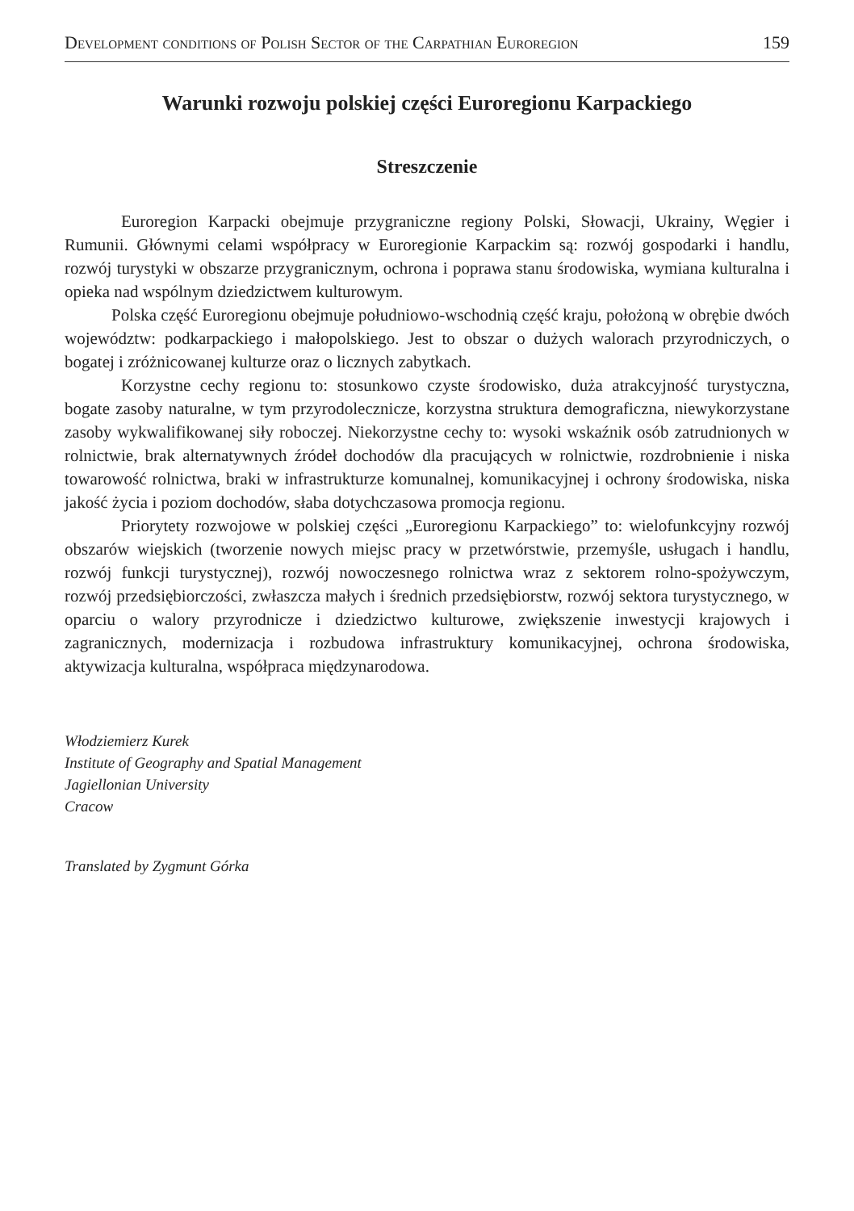Development conditions of Polish Sector of the Carpathian Euroregion 159
Warunki rozwoju polskiej części Euroregionu Karpackiego
Streszczenie
Euroregion Karpacki obejmuje przygraniczne regiony Polski, Słowacji, Ukrainy, Węgier i Rumunii. Głównymi celami współpracy w Euroregionie Karpackim są: rozwój gospodarki i handlu, rozwój turystyki w obszarze przygranicznym, ochrona i poprawa stanu środowiska, wymiana kulturalna i opieka nad wspólnym dziedzictwem kulturowym.
Polska część Euroregionu obejmuje południowo-wschodnią część kraju, położoną w obrębie dwóch województw: podkarpackiego i małopolskiego. Jest to obszar o dużych walorach przyrodniczych, o bogatej i zróżnicowanej kulturze oraz o licznych zabytkach.
Korzystne cechy regionu to: stosunkowo czyste środowisko, duża atrakcyjność turystyczna, bogate zasoby naturalne, w tym przyrodolecznicze, korzystna struktura demograficzna, niewykorzystane zasoby wykwalifikowanej siły roboczej. Niekorzystne cechy to: wysoki wskaźnik osób zatrudnionych w rolnictwie, brak alternatywnych źródeł dochodów dla pracujących w rolnictwie, rozdrobnienie i niska towarowość rolnictwa, braki w infrastrukturze komunalnej, komunikacyjnej i ochrony środowiska, niska jakość życia i poziom dochodów, słaba dotychczasowa promocja regionu.
Priorytety rozwojowe w polskiej części „Euroregionu Karpackiego” to: wielofunkcyjny rozwój obszarów wiejskich (tworzenie nowych miejsc pracy w przetwórstwie, przemyśle, usługach i handlu, rozwój funkcji turystycznej), rozwój nowoczesnego rolnictwa wraz z sektorem rolno-spożywczym, rozwój przedsiębiorczości, zwłaszcza małych i średnich przedsiębiorstw, rozwój sektora turystycznego, w oparciu o walory przyrodnicze i dziedzictwo kulturowe, zwiększenie inwestycji krajowych i zagranicznych, modernizacja i rozbudowa infrastruktury komunikacyjnej, ochrona środowiska, aktywizacja kulturalna, współpraca międzynarodowa.
Włodziemierz Kurek
Institute of Geography and Spatial Management
Jagiellonian University
Cracow
Translated by Zygmunt Górka